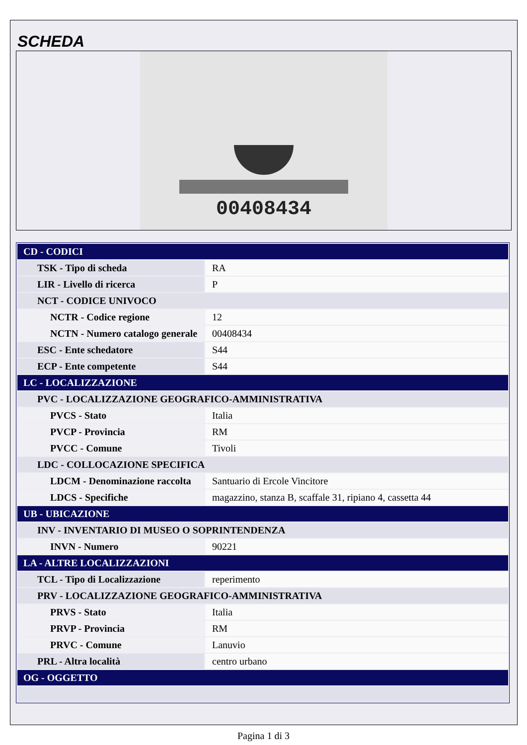SCHEDA
00408434
| CD - CODICI | |
| TSK - Tipo di scheda | RA |
| LIR - Livello di ricerca | P |
| NCT - CODICE UNIVOCO | |
| NCTR - Codice regione | 12 |
| NCTN - Numero catalogo generale | 00408434 |
| ESC - Ente schedatore | S44 |
| ECP - Ente competente | S44 |
| LC - LOCALIZZAZIONE | |
| PVC - LOCALIZZAZIONE GEOGRAFICO-AMMINISTRATIVA | |
| PVCS - Stato | Italia |
| PVCP - Provincia | RM |
| PVCC - Comune | Tivoli |
| LDC - COLLOCAZIONE SPECIFICA | |
| LDCM - Denominazione raccolta | Santuario di Ercole Vincitore |
| LDCS - Specifiche | magazzino, stanza B, scaffale 31, ripiano 4, cassetta 44 |
| UB - UBICAZIONE | |
| INV - INVENTARIO DI MUSEO O SOPRINTENDENZA | |
| INVN - Numero | 90221 |
| LA - ALTRE LOCALIZZAZIONI | |
| TCL - Tipo di Localizzazione | reperimento |
| PRV - LOCALIZZAZIONE GEOGRAFICO-AMMINISTRATIVA | |
| PRVS - Stato | Italia |
| PRVP - Provincia | RM |
| PRVC - Comune | Lanuvio |
| PRL - Altra località | centro urbano |
| OG - OGGETTO | |
Pagina 1 di 3